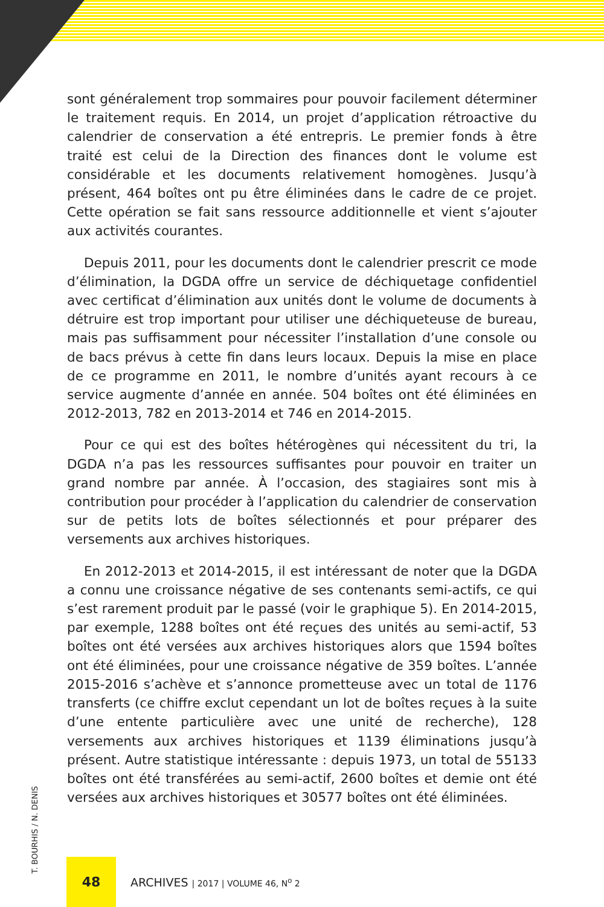sont généralement trop sommaires pour pouvoir facilement déterminer le traitement requis. En 2014, un projet d’application rétroactive du calendrier de conservation a été entrepris. Le premier fonds à être traité est celui de la Direction des finances dont le volume est considérable et les documents relativement homogènes. Jusqu’à présent, 464 boîtes ont pu être éliminées dans le cadre de ce projet. Cette opération se fait sans ressource additionnelle et vient s’ajouter aux activités courantes.
Depuis 2011, pour les documents dont le calendrier prescrit ce mode d’élimination, la DGDA offre un service de déchiquetage confidentiel avec certificat d’élimination aux unités dont le volume de documents à détruire est trop important pour utiliser une déchiqueteuse de bureau, mais pas suffisamment pour nécessiter l’installation d’une console ou de bacs prévus à cette fin dans leurs locaux. Depuis la mise en place de ce programme en 2011, le nombre d’unités ayant recours à ce service augmente d’année en année. 504 boîtes ont été éliminées en 2012-2013, 782 en 2013-2014 et 746 en 2014-2015.
Pour ce qui est des boîtes hétérogènes qui nécessitent du tri, la DGDA n’a pas les ressources suffisantes pour pouvoir en traiter un grand nombre par année. À l’occasion, des stagiaires sont mis à contribution pour procéder à l’application du calendrier de conservation sur de petits lots de boîtes sélectionnés et pour préparer des versements aux archives historiques.
En 2012-2013 et 2014-2015, il est intéressant de noter que la DGDA a connu une croissance négative de ses contenants semi-actifs, ce qui s’est rarement produit par le passé (voir le graphique 5). En 2014-2015, par exemple, 1288 boîtes ont été reçues des unités au semi-actif, 53 boîtes ont été versées aux archives historiques alors que 1594 boîtes ont été éliminées, pour une croissance négative de 359 boîtes. L’année 2015-2016 s’achève et s’annonce prometteuse avec un total de 1176 transferts (ce chiffre exclut cependant un lot de boîtes reçues à la suite d’une entente particulière avec une unité de recherche), 128 versements aux archives historiques et 1139 éliminations jusqu’à présent. Autre statistique intéressante : depuis 1973, un total de 55133 boîtes ont été transférées au semi-actif, 2600 boîtes et demie ont été versées aux archives historiques et 30577 boîtes ont été éliminées.
T. BOURHIS / N. DENIS
48
ARCHIVES | 2017 | VOLUME 46, N<sup>o</sup> 2